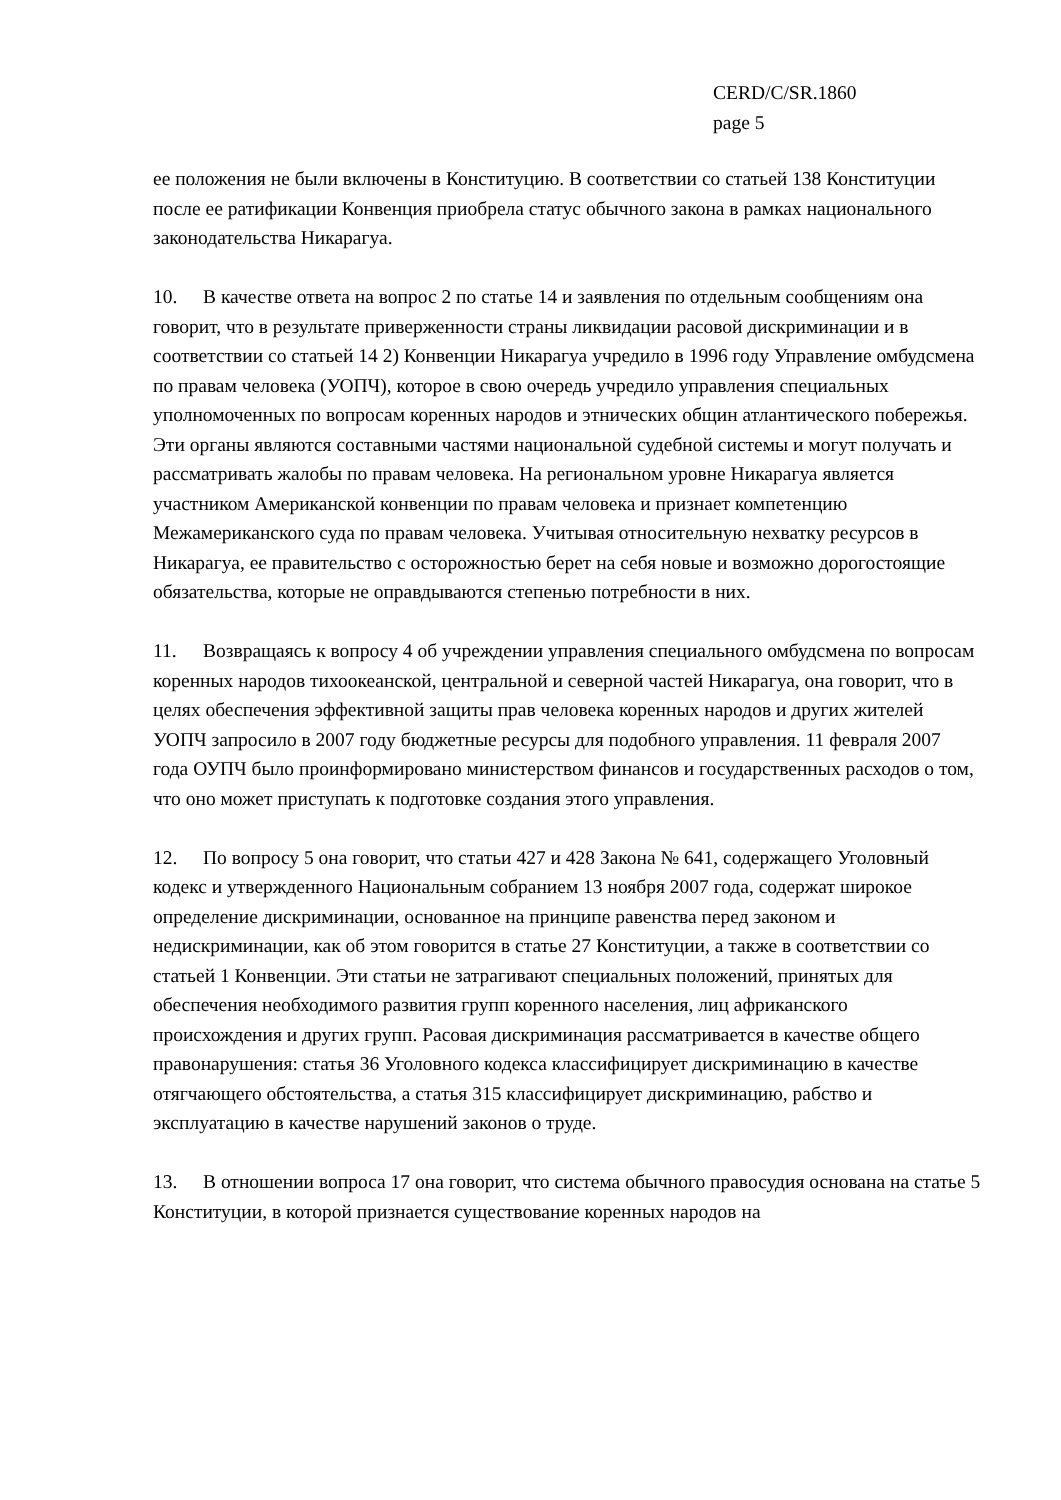CERD/C/SR.1860
page 5
ее положения не были включены в Конституцию. В соответствии со статьей 138 Конституции после ее ратификации Конвенция приобрела статус обычного закона в рамках национального законодательства Никарагуа.
10. В качестве ответа на вопрос 2 по статье 14 и заявления по отдельным сообщениям она говорит, что в результате приверженности страны ликвидации расовой дискриминации и в соответствии со статьей 14 2) Конвенции Никарагуа учредило в 1996 году Управление омбудсмена по правам человека (УОПЧ), которое в свою очередь учредило управления специальных уполномоченных по вопросам коренных народов и этнических общин атлантического побережья. Эти органы являются составными частями национальной судебной системы и могут получать и рассматривать жалобы по правам человека. На региональном уровне Никарагуа является участником Американской конвенции по правам человека и признает компетенцию Межамериканского суда по правам человека. Учитывая относительную нехватку ресурсов в Никарагуа, ее правительство с осторожностью берет на себя новые и возможно дорогостоящие обязательства, которые не оправдываются степенью потребности в них.
11. Возвращаясь к вопросу 4 об учреждении управления специального омбудсмена по вопросам коренных народов тихоокеанской, центральной и северной частей Никарагуа, она говорит, что в целях обеспечения эффективной защиты прав человека коренных народов и других жителей УОПЧ запросило в 2007 году бюджетные ресурсы для подобного управления. 11 февраля 2007 года ОУПЧ было проинформировано министерством финансов и государственных расходов о том, что оно может приступать к подготовке создания этого управления.
12. По вопросу 5 она говорит, что статьи 427 и 428 Закона № 641, содержащего Уголовный кодекс и утвержденного Национальным собранием 13 ноября 2007 года, содержат широкое определение дискриминации, основанное на принципе равенства перед законом и недискриминации, как об этом говорится в статье 27 Конституции, а также в соответствии со статьей 1 Конвенции. Эти статьи не затрагивают специальных положений, принятых для обеспечения необходимого развития групп коренного населения, лиц африканского происхождения и других групп. Расовая дискриминация рассматривается в качестве общего правонарушения: статья 36 Уголовного кодекса классифицирует дискриминацию в качестве отягчающего обстоятельства, а статья 315 классифицирует дискриминацию, рабство и эксплуатацию в качестве нарушений законов о труде.
13. В отношении вопроса 17 она говорит, что система обычного правосудия основана на статье 5 Конституции, в которой признается существование коренных народов на